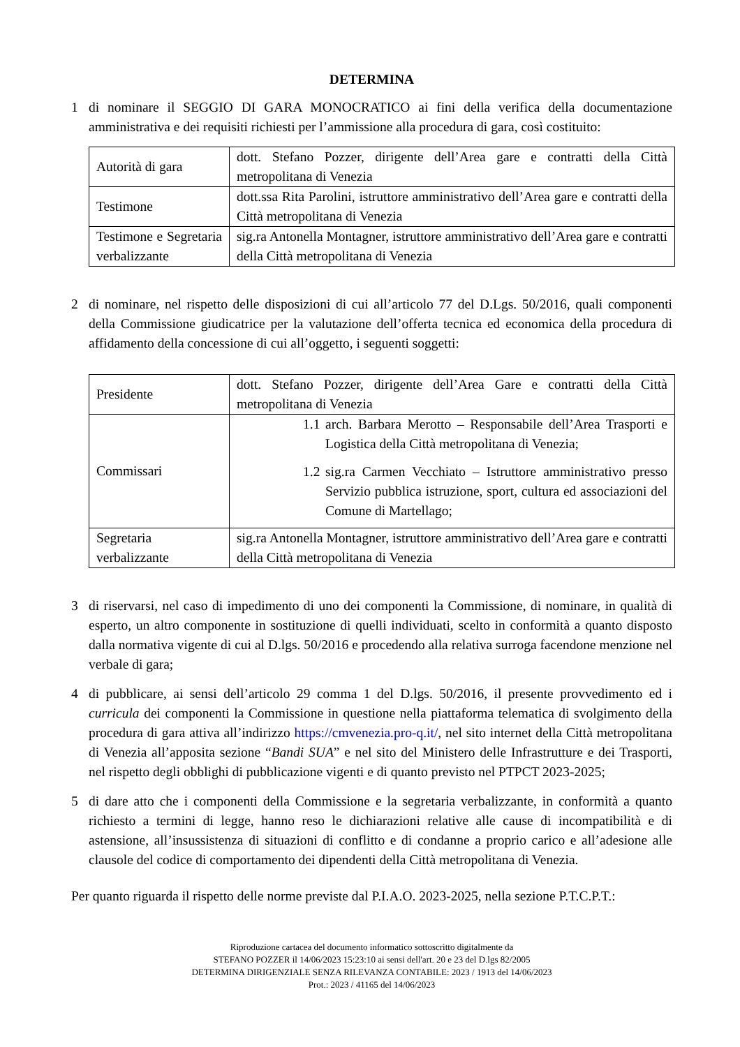DETERMINA
1 di nominare il SEGGIO DI GARA MONOCRATICO ai fini della verifica della documentazione amministrativa e dei requisiti richiesti per l’ammissione alla procedura di gara, così costituito:
| Autorità di gara | dott. Stefano Pozzer, dirigente dell’Area gare e contratti della Città metropolitana di Venezia |
| Testimone | dott.ssa Rita Parolini, istruttore amministrativo dell’Area gare e contratti della Città metropolitana di Venezia |
| Testimone e Segretaria verbalizzante | sig.ra Antonella Montagner, istruttore amministrativo dell’Area gare e contratti della Città metropolitana di Venezia |
2 di nominare, nel rispetto delle disposizioni di cui all’articolo 77 del D.Lgs. 50/2016, quali componenti della Commissione giudicatrice per la valutazione dell’offerta tecnica ed economica della procedura di affidamento della concessione di cui all’oggetto, i seguenti soggetti:
| Presidente | dott. Stefano Pozzer, dirigente dell’Area Gare e contratti della Città metropolitana di Venezia |
| Commissari | 1.1 arch. Barbara Merotto – Responsabile dell’Area Trasporti e Logistica della Città metropolitana di Venezia; 1.2 sig.ra Carmen Vecchiato – Istruttore amministrativo presso Servizio pubblica istruzione, sport, cultura ed associazioni del Comune di Martellago; |
| Segretaria verbalizzante | sig.ra Antonella Montagner, istruttore amministrativo dell’Area gare e contratti della Città metropolitana di Venezia |
3 di riservarsi, nel caso di impedimento di uno dei componenti la Commissione, di nominare, in qualità di esperto, un altro componente in sostituzione di quelli individuati, scelto in conformità a quanto disposto dalla normativa vigente di cui al D.lgs. 50/2016 e procedendo alla relativa surroga facendone menzione nel verbale di gara;
4 di pubblicare, ai sensi dell’articolo 29 comma 1 del D.lgs. 50/2016, il presente provvedimento ed i curricula dei componenti la Commissione in questione nella piattaforma telematica di svolgimento della procedura di gara attiva all’indirizzo https://cmvenezia.pro-q.it/, nel sito internet della Città metropolitana di Venezia all’apposita sezione “Bandi SUA” e nel sito del Ministero delle Infrastrutture e dei Trasporti, nel rispetto degli obblighi di pubblicazione vigenti e di quanto previsto nel PTPCT 2023-2025;
5 di dare atto che i componenti della Commissione e la segretaria verbalizzante, in conformità a quanto richiesto a termini di legge, hanno reso le dichiarazioni relative alle cause di incompatibilità e di astensione, all’insussistenza di situazioni di conflitto e di condanne a proprio carico e all’adesione alle clausole del codice di comportamento dei dipendenti della Città metropolitana di Venezia.
Per quanto riguarda il rispetto delle norme previste dal P.I.A.O. 2023-2025, nella sezione P.T.C.P.T.:
Riproduzione cartacea del documento informatico sottoscritto digitalmente da
STEFANO POZZER il 14/06/2023 15:23:10 ai sensi dell'art. 20 e 23 del D.lgs 82/2005
DETERMINA DIRIGENZIALE SENZA RILEVANZA CONTABILE: 2023 / 1913 del 14/06/2023
Prot.: 2023 / 41165 del 14/06/2023